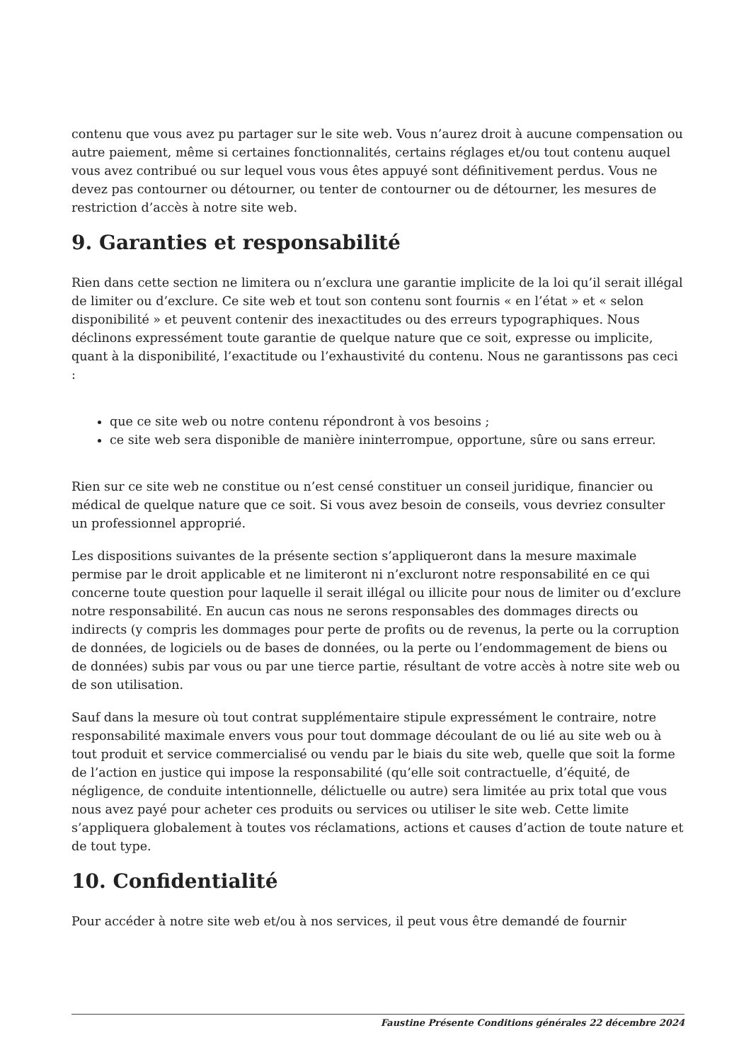contenu que vous avez pu partager sur le site web. Vous n’aurez droit à aucune compensation ou autre paiement, même si certaines fonctionnalités, certains réglages et/ou tout contenu auquel vous avez contribué ou sur lequel vous vous êtes appuyé sont définitivement perdus. Vous ne devez pas contourner ou détourner, ou tenter de contourner ou de détourner, les mesures de restriction d’accès à notre site web.
9. Garanties et responsabilité
Rien dans cette section ne limitera ou n’exclura une garantie implicite de la loi qu’il serait illégal de limiter ou d’exclure. Ce site web et tout son contenu sont fournis « en l’état » et « selon disponibilité » et peuvent contenir des inexactitudes ou des erreurs typographiques. Nous déclinons expressément toute garantie de quelque nature que ce soit, expresse ou implicite, quant à la disponibilité, l’exactitude ou l’exhaustivité du contenu. Nous ne garantissons pas ceci :
que ce site web ou notre contenu répondront à vos besoins ;
ce site web sera disponible de manière ininterrompue, opportune, sûre ou sans erreur.
Rien sur ce site web ne constitue ou n’est censé constituer un conseil juridique, financier ou médical de quelque nature que ce soit. Si vous avez besoin de conseils, vous devriez consulter un professionnel approprié.
Les dispositions suivantes de la présente section s’appliqueront dans la mesure maximale permise par le droit applicable et ne limiteront ni n’excluront notre responsabilité en ce qui concerne toute question pour laquelle il serait illégal ou illicite pour nous de limiter ou d’exclure notre responsabilité. En aucun cas nous ne serons responsables des dommages directs ou indirects (y compris les dommages pour perte de profits ou de revenus, la perte ou la corruption de données, de logiciels ou de bases de données, ou la perte ou l’endommagement de biens ou de données) subis par vous ou par une tierce partie, résultant de votre accès à notre site web ou de son utilisation.
Sauf dans la mesure où tout contrat supplémentaire stipule expressément le contraire, notre responsabilité maximale envers vous pour tout dommage découlant de ou lié au site web ou à tout produit et service commercialisé ou vendu par le biais du site web, quelle que soit la forme de l’action en justice qui impose la responsabilité (qu’elle soit contractuelle, d’équité, de négligence, de conduite intentionnelle, délictuelle ou autre) sera limitée au prix total que vous nous avez payé pour acheter ces produits ou services ou utiliser le site web. Cette limite s’appliquera globalement à toutes vos réclamations, actions et causes d’action de toute nature et de tout type.
10. Confidentialité
Pour accéder à notre site web et/ou à nos services, il peut vous être demandé de fournir
Faustine Présente Conditions générales 22 décembre 2024